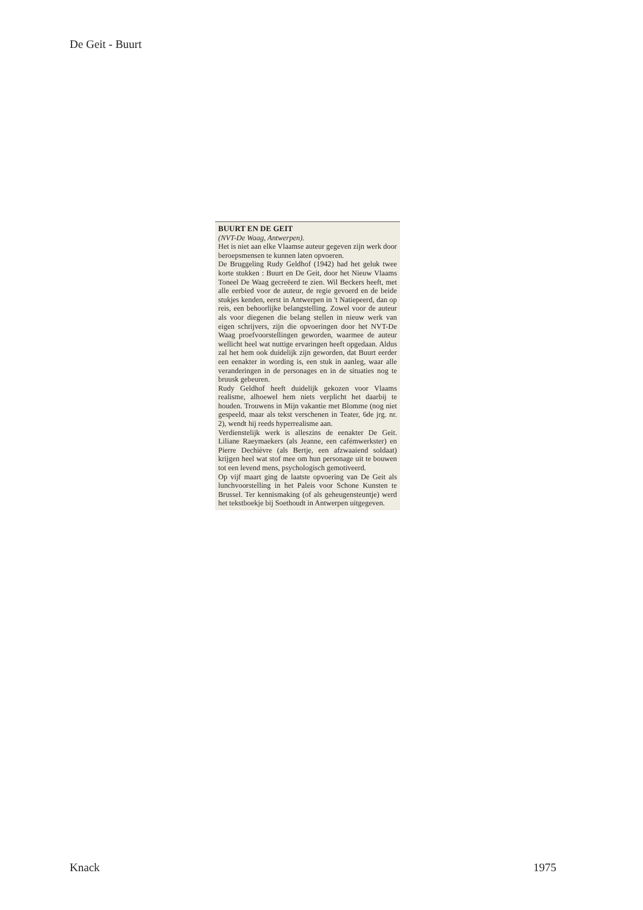De Geit - Buurt
BUURT EN DE GEIT
(NVT-De Waag, Antwerpen).
Het is niet aan elke Vlaamse auteur gegeven zijn werk door beroepsmensen te kunnen laten opvoeren.
De Bruggeling Rudy Geldhof (1942) had het geluk twee korte stukken : Buurt en De Geit, door het Nieuw Vlaams Toneel De Waag gecreëerd te zien. Wil Beckers heeft, met alle eerbied voor de auteur, de regie gevoerd en de beide stukjes kenden, eerst in Antwerpen in 't Natiepeerd, dan op reis, een behoorlijke belangstelling. Zowel voor de auteur als voor diegenen die belang stellen in nieuw werk van eigen schrijvers, zijn die opvoeringen door het NVT-De Waag proefvoorstellingen geworden, waarmee de auteur wellicht heel wat nuttige ervaringen heeft opgedaan. Aldus zal het hem ook duidelijk zijn geworden, dat Buurt eerder een eenakter in wording is, een stuk in aanleg, waar alle veranderingen in de personages en in de situaties nog te bruusk gebeuren.
Rudy Geldhof heeft duidelijk gekozen voor Vlaams realisme, alhoewel hem niets verplicht het daarbij te houden. Trouwens in Mijn vakantie met Blomme (nog niet gespeeld, maar als tekst verschenen in Teater, 6de jrg. nr. 2), wendt hij reeds hyperrealisme aan.
Verdienstelijk werk is alleszins de eenakter De Geit. Liliane Raeymaekers (als Jeanne, een cafémwerkster) en Pierre Dechièvre (als Bertje, een afzwaaiend soldaat) krijgen heel wat stof mee om hun personage uit te bouwen tot een levend mens, psychologisch gemotiveerd.
Op vijf maart ging de laatste opvoering van De Geit als lunchvoorstelling in het Paleis voor Schone Kunsten te Brussel. Ter kennismaking (of als geheugensteuntje) werd het tekstboekje bij Soethoudt in Antwerpen uitgegeven.
Knack 1975